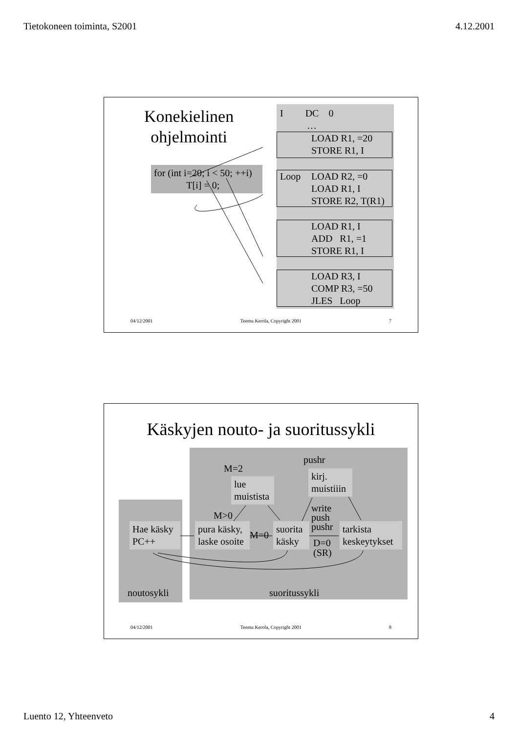Tietokoneen toiminta, S2001 4.12.2001
Konekielinen
ohjelmointi
I DC 0
…
LOAD R1, =20
STORE R1, I
Loop
LOAD R2, =0
LOAD R1, I
STORE R2, T(R1)
LOAD R1, I
ADD R1, =1
STORE R1, I
LOAD R3, I
COMP R3, =50
JLES Loop
for (int i=20; i < 50; ++i)
T[i] = 0;
04/12/2001 Teemu Kerola, Copyright 2001 7
Käskyjen nouto- ja suoritussykli
Hae käsky
PC++
pura käsky,
laske osoite
suorita
käsky
tarkista
keskeytykset
lue
muistista
kirj.
muistiiin
M=2
pushr
M>0
M=0
write
push
pushr
D=0
(SR)
noutosykli suoritussykli
04/12/2001 Teemu Kerola, Copyright 2001 8
Luento 12, Yhteenveto 4